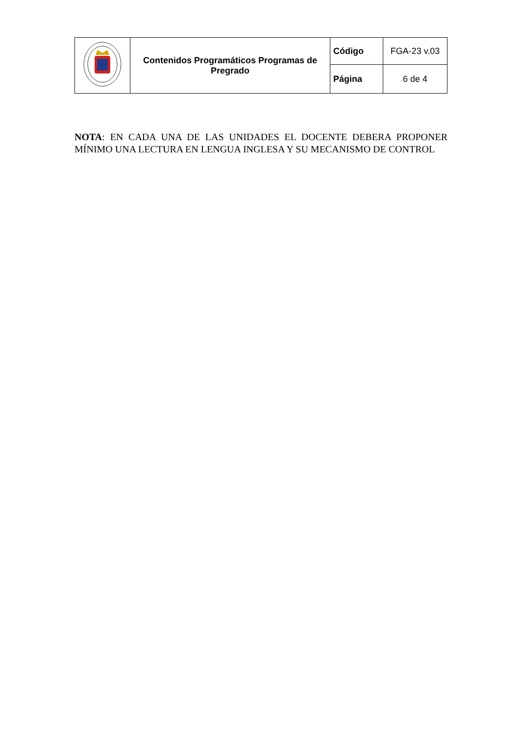| | Contenidos Programáticos Programas de Pregrado | Código | FGA-23 v.03 |
| | | Página | 6 de 4 |
NOTA: EN CADA UNA DE LAS UNIDADES EL DOCENTE DEBERA PROPONER MÍNIMO UNA LECTURA EN LENGUA INGLESA Y SU MECANISMO DE CONTROL